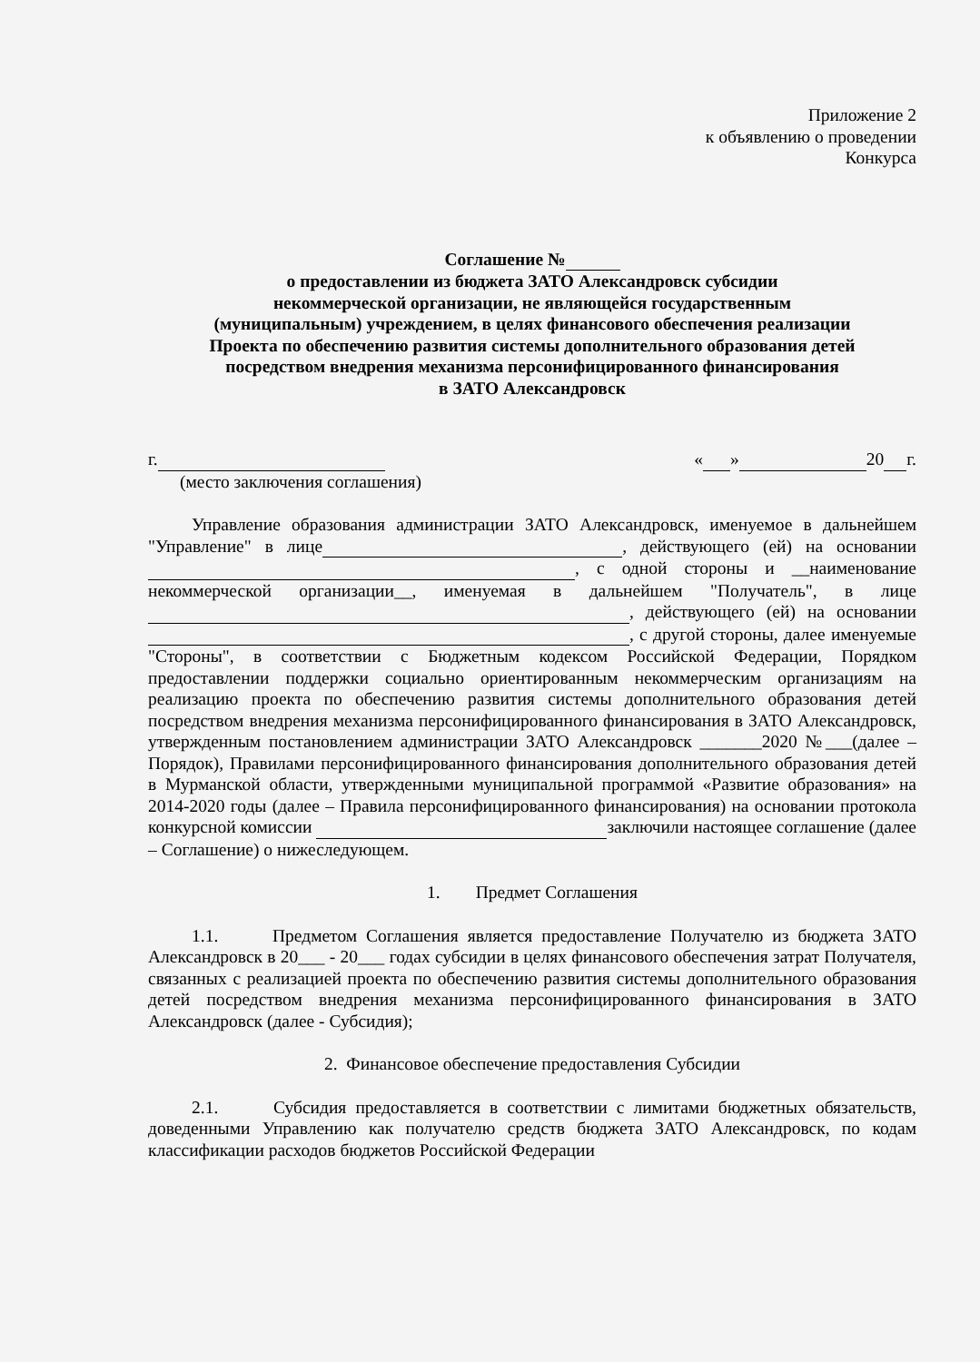Приложение 2
к объявлению о проведении
Конкурса
Соглашение №
о предоставлении из бюджета ЗАТО Александровск субсидии
некоммерческой организации, не являющейся государственным
(муниципальным) учреждением, в целях финансового обеспечения реализации
Проекта по обеспечению развития системы дополнительного образования детей
посредством внедрения механизма персонифицированного финансирования
в ЗАТО Александровск
г. « » 20 г.
(место заключения соглашения)
Управление образования администрации ЗАТО Александровск, именуемое в дальнейшем "Управление" в лице , действующего (ей) на основании , с одной стороны и __наименование некоммерческой организации__, именуемая в дальнейшем "Получатель", в лице , действующего (ей) на основании , с другой стороны, далее именуемые "Стороны", в соответствии с Бюджетным кодексом Российской Федерации, Порядком предоставлении поддержки социально ориентированным некоммерческим организациям на реализацию проекта по обеспечению развития системы дополнительного образования детей посредством внедрения механизма персонифицированного финансирования в ЗАТО Александровск, утвержденным постановлением администрации ЗАТО Александровск _______2020 №___(далее – Порядок), Правилами персонифицированного финансирования дополнительного образования детей в Мурманской области, утвержденными муниципальной программой «Развитие образования» на 2014-2020 годы (далее – Правила персонифицированного финансирования) на основании протокола конкурсной комиссии заключили настоящее соглашение (далее – Соглашение) о нижеследующем.
1. Предмет Соглашения
1.1. Предметом Соглашения является предоставление Получателю из бюджета ЗАТО Александровск в 20___ - 20___ годах субсидии в целях финансового обеспечения затрат Получателя, связанных с реализацией проекта по обеспечению развития системы дополнительного образования детей посредством внедрения механизма персонифицированного финансирования в ЗАТО Александровск (далее - Субсидия);
2. Финансовое обеспечение предоставления Субсидии
2.1. Субсидия предоставляется в соответствии с лимитами бюджетных обязательств, доведенными Управлению как получателю средств бюджета ЗАТО Александровск, по кодам классификации расходов бюджетов Российской Федерации